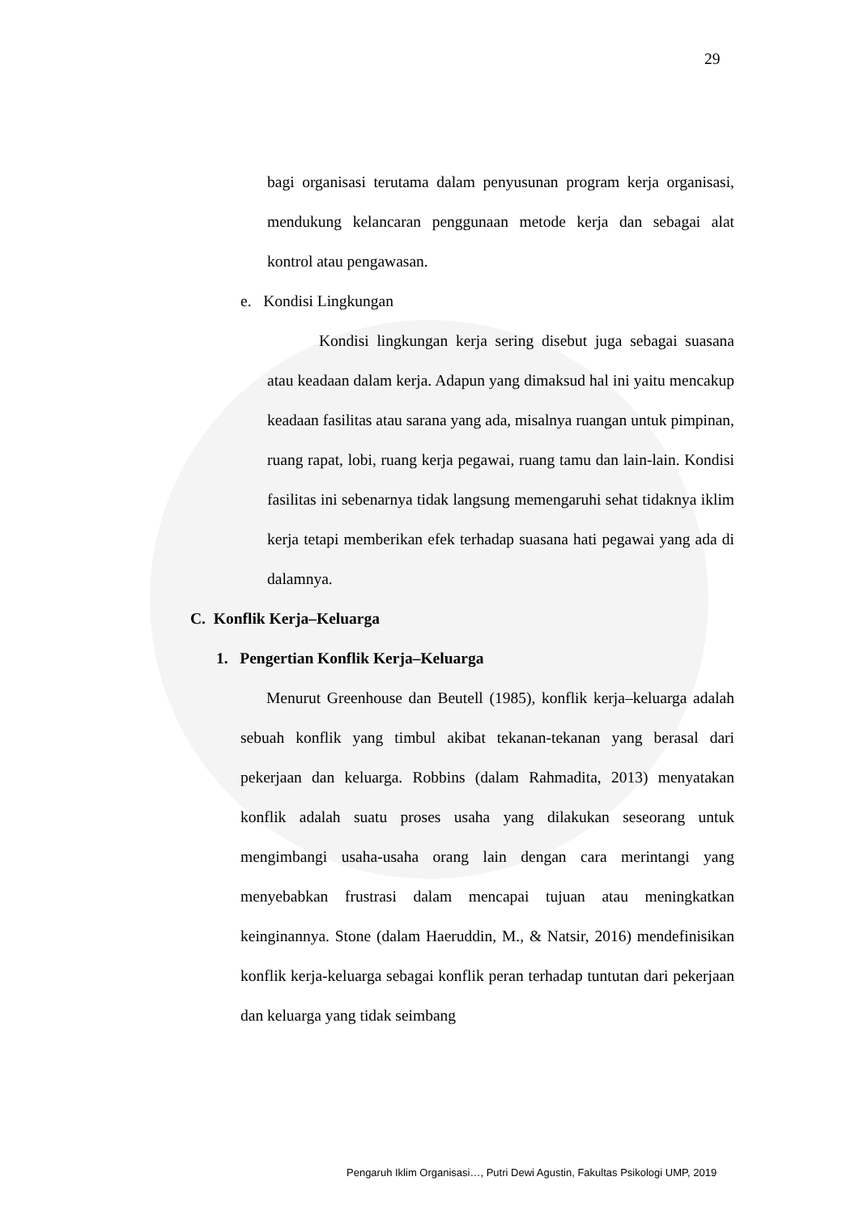29
bagi organisasi terutama dalam penyusunan program kerja organisasi, mendukung kelancaran penggunaan metode kerja dan sebagai alat kontrol atau pengawasan.
e. Kondisi Lingkungan
Kondisi lingkungan kerja sering disebut juga sebagai suasana atau keadaan dalam kerja. Adapun yang dimaksud hal ini yaitu mencakup keadaan fasilitas atau sarana yang ada, misalnya ruangan untuk pimpinan, ruang rapat, lobi, ruang kerja pegawai, ruang tamu dan lain-lain. Kondisi fasilitas ini sebenarnya tidak langsung memengaruhi sehat tidaknya iklim kerja tetapi memberikan efek terhadap suasana hati pegawai yang ada di dalamnya.
C. Konflik Kerja–Keluarga
1. Pengertian Konflik Kerja–Keluarga
Menurut Greenhouse dan Beutell (1985), konflik kerja–keluarga adalah sebuah konflik yang timbul akibat tekanan-tekanan yang berasal dari pekerjaan dan keluarga. Robbins (dalam Rahmadita, 2013) menyatakan konflik adalah suatu proses usaha yang dilakukan seseorang untuk mengimbangi usaha-usaha orang lain dengan cara merintangi yang menyebabkan frustrasi dalam mencapai tujuan atau meningkatkan keinginannya. Stone (dalam Haeruddin, M., & Natsir, 2016) mendefinisikan konflik kerja-keluarga sebagai konflik peran terhadap tuntutan dari pekerjaan dan keluarga yang tidak seimbang
Pengaruh Iklim Organisasi…, Putri Dewi Agustin, Fakultas Psikologi UMP, 2019